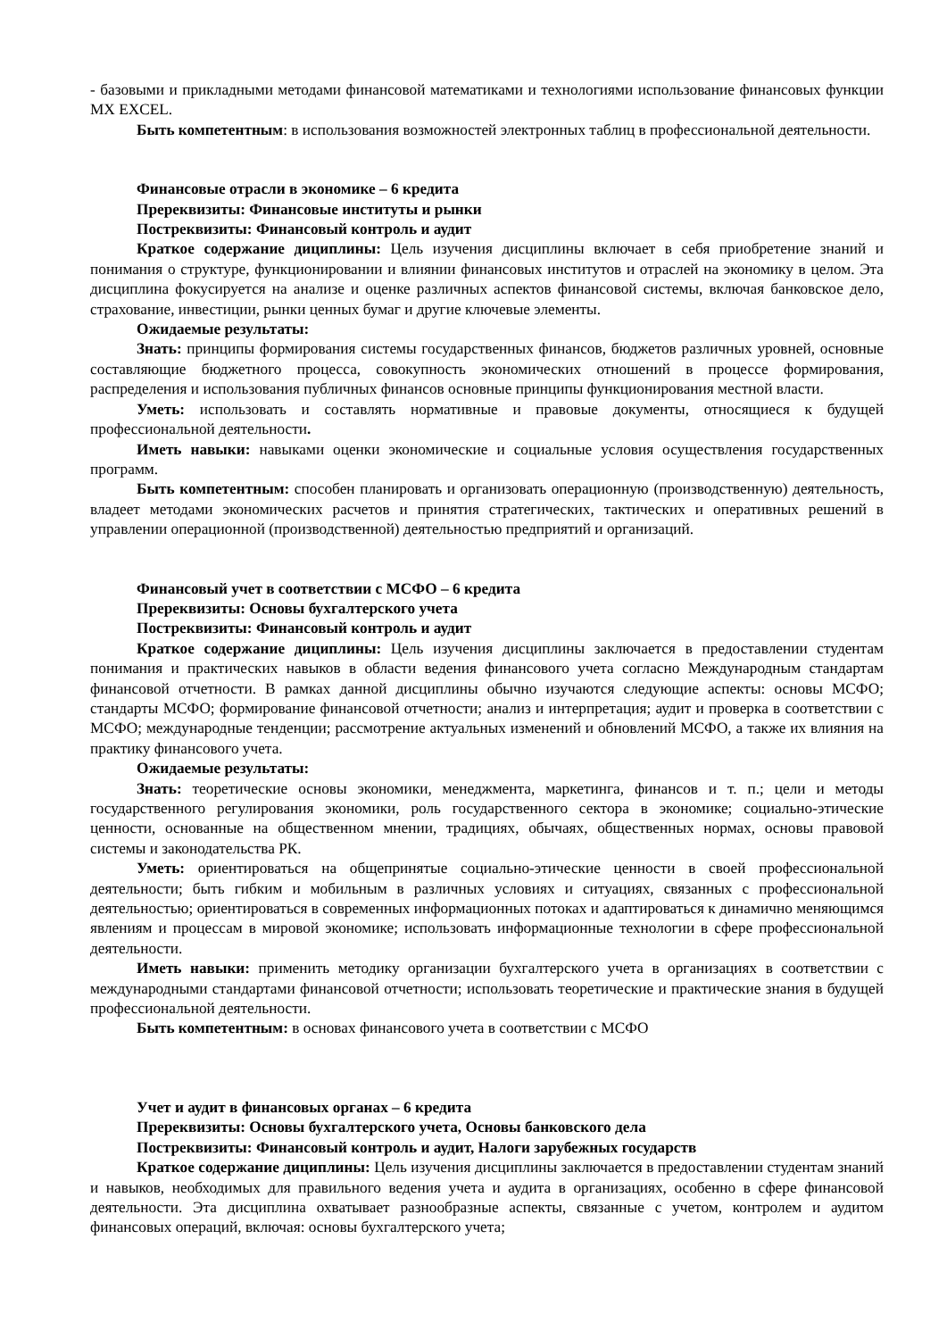- базовыми и прикладными методами финансовой математиками и технологиями использование финансовых функции MX EXCEL.
Быть компетентным: в использования возможностей электронных таблиц в профессиональной деятельности.
Финансовые отрасли в экономике – 6 кредита
Пререквизиты: Финансовые институты и рынки
Постреквизиты: Финансовый контроль и аудит
Краткое содержание дициплины: Цель изучения дисциплины включает в себя приобретение знаний и понимания о структуре, функционировании и влиянии финансовых институтов и отраслей на экономику в целом. Эта дисциплина фокусируется на анализе и оценке различных аспектов финансовой системы, включая банковское дело, страхование, инвестиции, рынки ценных бумаг и другие ключевые элементы.
Ожидаемые результаты:
Знать: принципы формирования системы государственных финансов, бюджетов различных уровней, основные составляющие бюджетного процесса, совокупность экономических отношений в процессе формирования, распределения и использования публичных финансов основные принципы функционирования местной власти.
Уметь: использовать и составлять нормативные и правовые документы, относящиеся к будущей профессиональной деятельности.
Иметь навыки: навыками оценки экономические и социальные условия осуществления государственных программ.
Быть компетентным: способен планировать и организовать операционную (производственную) деятельность, владеет методами экономических расчетов и принятия стратегических, тактических и оперативных решений в управлении операционной (производственной) деятельностью предприятий и организаций.
Финансовый учет в соответствии с МСФО – 6 кредита
Пререквизиты: Основы бухгалтерского учета
Постреквизиты: Финансовый контроль и аудит
Краткое содержание дициплины: Цель изучения дисциплины заключается в предоставлении студентам понимания и практических навыков в области ведения финансового учета согласно Международным стандартам финансовой отчетности. В рамках данной дисциплины обычно изучаются следующие аспекты: основы МСФО; стандарты МСФО; формирование финансовой отчетности; анализ и интерпретация; аудит и проверка в соответствии с МСФО; международные тенденции; рассмотрение актуальных изменений и обновлений МСФО, а также их влияния на практику финансового учета.
Ожидаемые результаты:
Знать: теоретические основы экономики, менеджмента, маркетинга, финансов и т. п.; цели и методы государственного регулирования экономики, роль государственного сектора в экономике; социально-этические ценности, основанные на общественном мнении, традициях, обычаях, общественных нормах, основы правовой системы и законодательства РК.
Уметь: ориентироваться на общепринятые социально-этические ценности в своей профессиональной деятельности; быть гибким и мобильным в различных условиях и ситуациях, связанных с профессиональной деятельностью; ориентироваться в современных информационных потоках и адаптироваться к динамично меняющимся явлениям и процессам в мировой экономике; использовать информационные технологии в сфере профессиональной деятельности.
Иметь навыки: применить методику организации бухгалтерского учета в организациях в соответствии с международными стандартами финансовой отчетности; использовать теоретические и практические знания в будущей профессиональной деятельности.
Быть компетентным: в основах финансового учета в соответствии с МСФО
Учет и аудит в финансовых органах – 6 кредита
Пререквизиты: Основы бухгалтерского учета, Основы банковского дела
Постреквизиты: Финансовый контроль и аудит, Налоги зарубежных государств
Краткое содержание дициплины: Цель изучения дисциплины заключается в предоставлении студентам знаний и навыков, необходимых для правильного ведения учета и аудита в организациях, особенно в сфере финансовой деятельности. Эта дисциплина охватывает разнообразные аспекты, связанные с учетом, контролем и аудитом финансовых операций, включая: основы бухгалтерского учета;